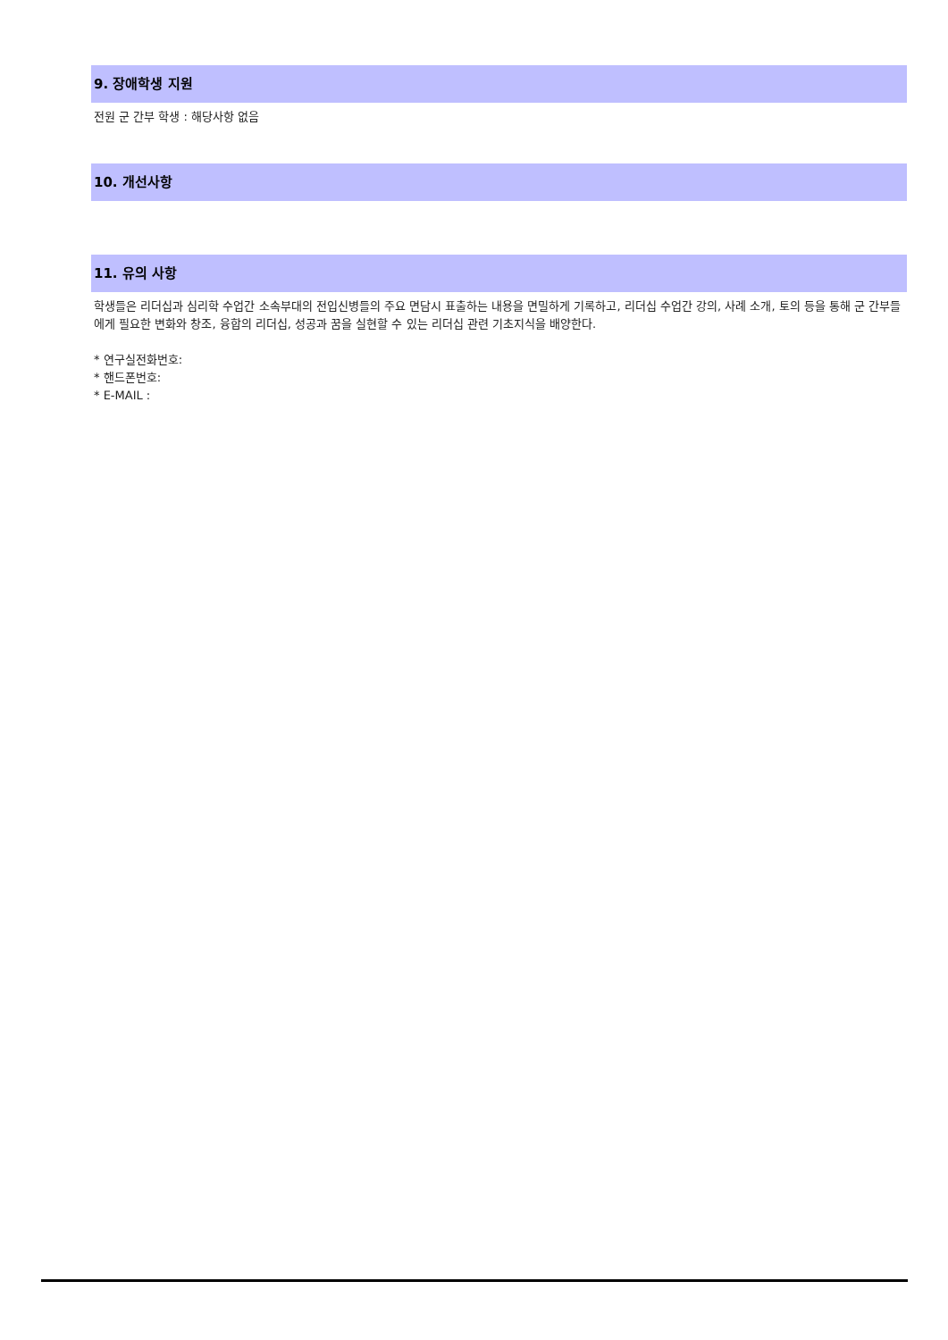9. 장애학생 지원
전원 군 간부 학생 : 해당사항 없음
10. 개선사항
11. 유의 사항
학생들은 리더십과 심리학 수업간 소속부대의 전입신병들의 주요 면담시 표출하는 내용을 면밀하게 기록하고, 리더십 수업간 강의, 사례 소개, 토의 등을 통해 군 간부들에게 필요한 변화와 창조, 융합의 리더십, 성공과 꿈을 실현할 수 있는 리더십 관련 기초지식을 배양한다.
* 연구실전화번호:
* 핸드폰번호:
* E-MAIL :